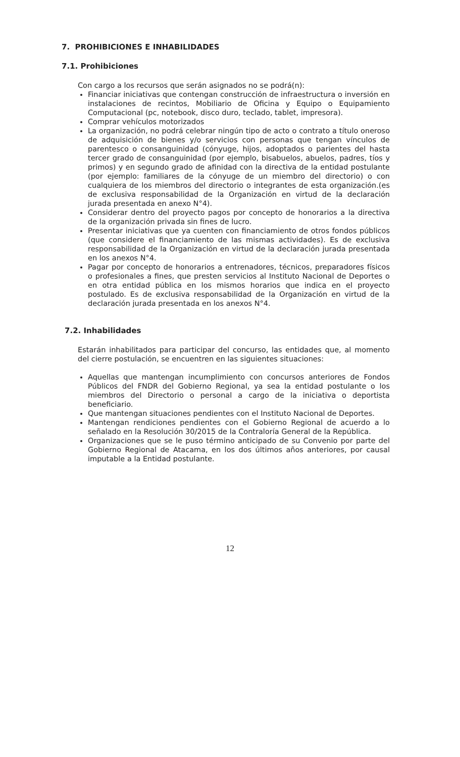7. PROHIBICIONES E INHABILIDADES
7.1. Prohibiciones
Con cargo a los recursos que serán asignados no se podrá(n):
Financiar iniciativas que contengan construcción de infraestructura o inversión en instalaciones de recintos, Mobiliario de Oficina y Equipo o Equipamiento Computacional (pc, notebook, disco duro, teclado, tablet, impresora).
Comprar vehículos motorizados
La organización, no podrá celebrar ningún tipo de acto o contrato a título oneroso de adquisición de bienes y/o servicios con personas que tengan vínculos de parentesco o consanguinidad (cónyuge, hijos, adoptados o parientes del hasta tercer grado de consanguinidad (por ejemplo, bisabuelos, abuelos, padres, tíos y primos) y en segundo grado de afinidad con la directiva de la entidad postulante (por ejemplo: familiares de la cónyuge de un miembro del directorio) o con cualquiera de los miembros del directorio o integrantes de esta organización.(es de exclusiva responsabilidad de la Organización en virtud de la declaración jurada presentada en anexo N°4).
Considerar dentro del proyecto pagos por concepto de honorarios a la directiva de la organización privada sin fines de lucro.
Presentar iniciativas que ya cuenten con financiamiento de otros fondos públicos (que considere el financiamiento de las mismas actividades). Es de exclusiva responsabilidad de la Organización en virtud de la declaración jurada presentada en los anexos N°4.
Pagar por concepto de honorarios a entrenadores, técnicos, preparadores físicos o profesionales a fines, que presten servicios al Instituto Nacional de Deportes o en otra entidad pública en los mismos horarios que indica en el proyecto postulado. Es de exclusiva responsabilidad de la Organización en virtud de la declaración jurada presentada en los anexos N°4.
7.2. Inhabilidades
Estarán inhabilitados para participar del concurso, las entidades que, al momento del cierre postulación, se encuentren en las siguientes situaciones:
Aquellas que mantengan incumplimiento con concursos anteriores de Fondos Públicos del FNDR del Gobierno Regional, ya sea la entidad postulante o los miembros del Directorio o personal a cargo de la iniciativa o deportista beneficiario.
Que mantengan situaciones pendientes con el Instituto Nacional de Deportes.
Mantengan rendiciones pendientes con el Gobierno Regional de acuerdo a lo señalado en la Resolución 30/2015 de la Contraloría General de la República.
Organizaciones que se le puso término anticipado de su Convenio por parte del Gobierno Regional de Atacama, en los dos últimos años anteriores, por causal imputable a la Entidad postulante.
12